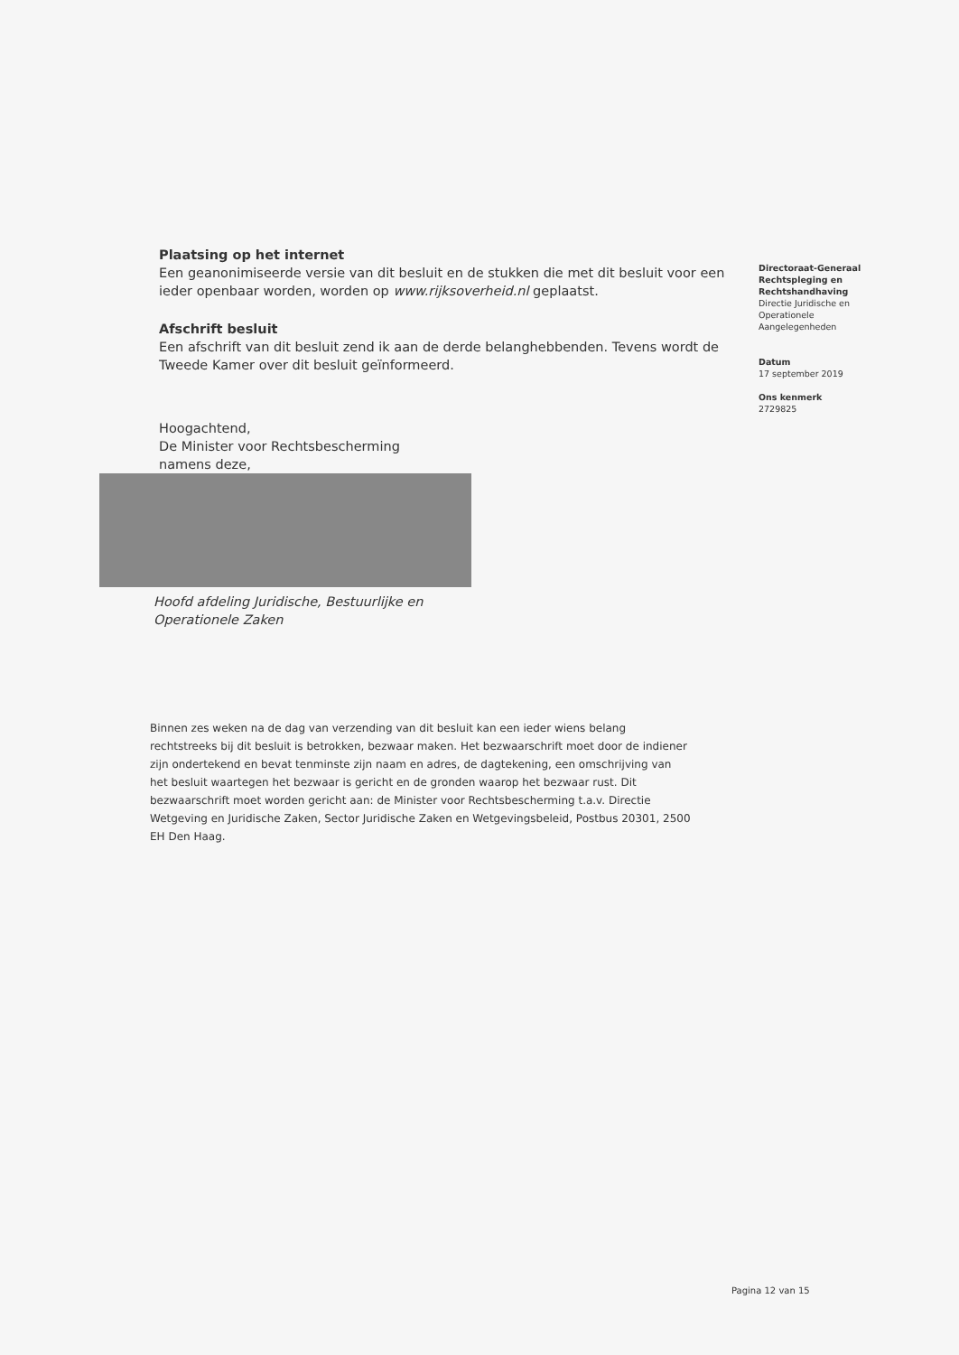Plaatsing op het internet
Een geanonimiseerde versie van dit besluit en de stukken die met dit besluit voor een ieder openbaar worden, worden op www.rijksoverheid.nl geplaatst.
Afschrift besluit
Een afschrift van dit besluit zend ik aan de derde belanghebbenden. Tevens wordt de Tweede Kamer over dit besluit geïnformeerd.
Hoogachtend,
De Minister voor Rechtsbescherming
namens deze,
Hoofd afdeling Juridische, Bestuurlijke en
Operationele Zaken
Binnen zes weken na de dag van verzending van dit besluit kan een ieder wiens belang rechtstreeks bij dit besluit is betrokken, bezwaar maken. Het bezwaarschrift moet door de indiener zijn ondertekend en bevat tenminste zijn naam en adres, de dagtekening, een omschrijving van het besluit waartegen het bezwaar is gericht en de gronden waarop het bezwaar rust. Dit bezwaarschrift moet worden gericht aan: de Minister voor Rechtsbescherming t.a.v. Directie Wetgeving en Juridische Zaken, Sector Juridische Zaken en Wetgevingsbeleid, Postbus 20301, 2500 EH Den Haag.
Directoraat-Generaal Rechtspleging en Rechtshandhaving
Directie Juridische en Operationele Aangelegenheden
Datum
17 september 2019
Ons kenmerk
2729825
Pagina 12 van 15